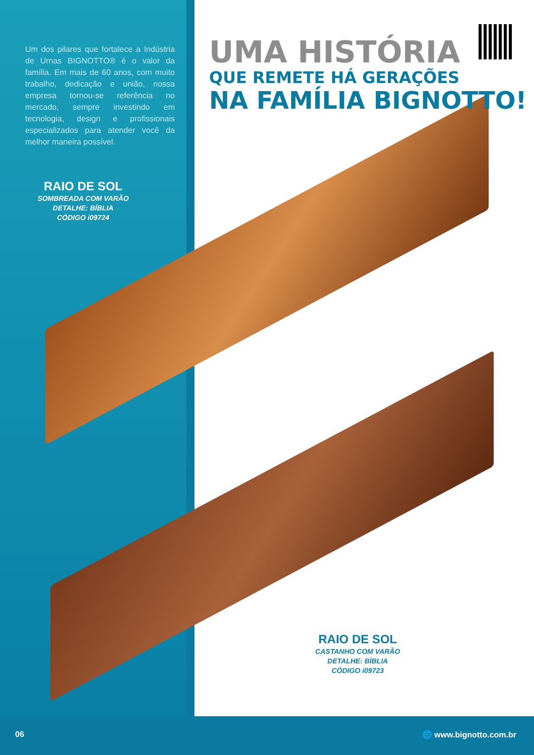Um dos pilares que fortalece a Indústria de Urnas BIGNOTTO® é o valor da família. Em mais de 60 anos, com muito trabalho, dedicação e união, nossa empresa tornou-se referência no mercado, sempre investindo em tecnologia, design e profissionais especializados para atender você da melhor maneira possível.
UMA HISTÓRIA
QUE REMETE HÁ GERAÇÕES
NA FAMÍLIA BIGNOTTO!
RAIO DE SOL
SOMBREADA COM VARÃO
DETALHE: BÍBLIA
CÓDIGO i09724
RAIO DE SOL
CASTANHO COM VARÃO
DETALHE: BÍBLIA
CÓDIGO i09723
06 🌐 www.bignotto.com.br